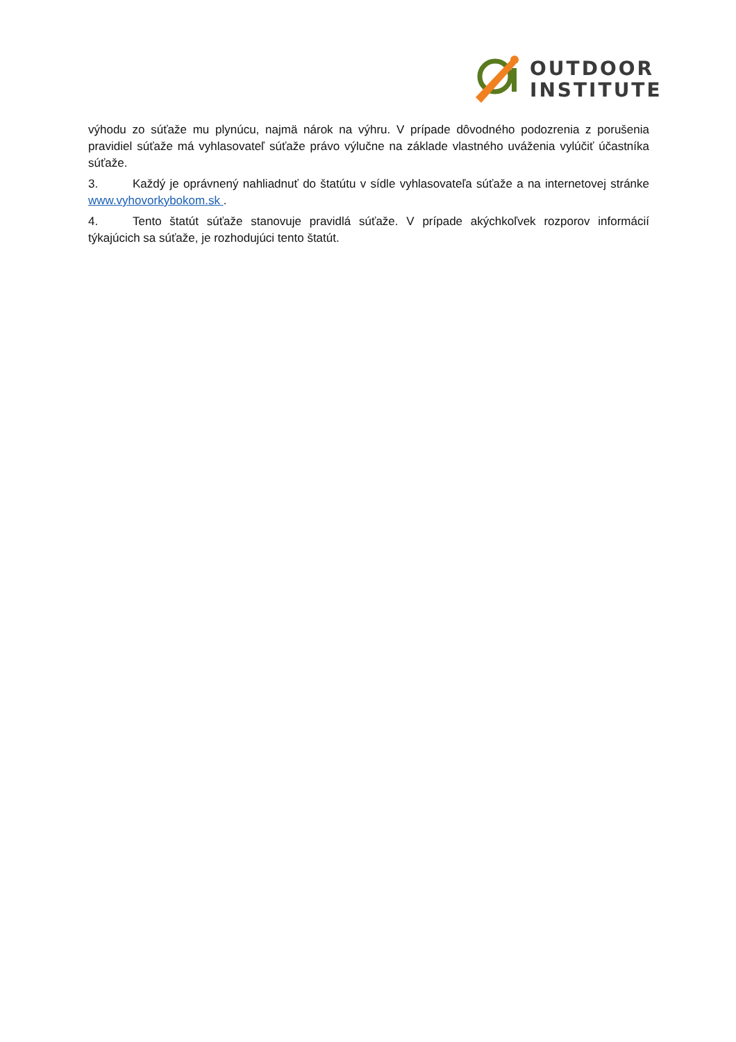OUTDOOR
INSTITUTE
výhodu zo súťaže mu plynúcu, najmä nárok na výhru. V prípade dôvodného podozrenia z porušenia pravidiel súťaže má vyhlasovateľ súťaže právo výlučne na základe vlastného uváženia vylúčiť účastníka súťaže.
3. Každý je oprávnený nahliadnuť do štatútu v sídle vyhlasovateľa súťaže a na internetovej stránke www.vyhovorkybokom.sk .
4. Tento štatút súťaže stanovuje pravidlá súťaže. V prípade akýchkoľvek rozporov informácií týkajúcich sa súťaže, je rozhodujúci tento štatút.